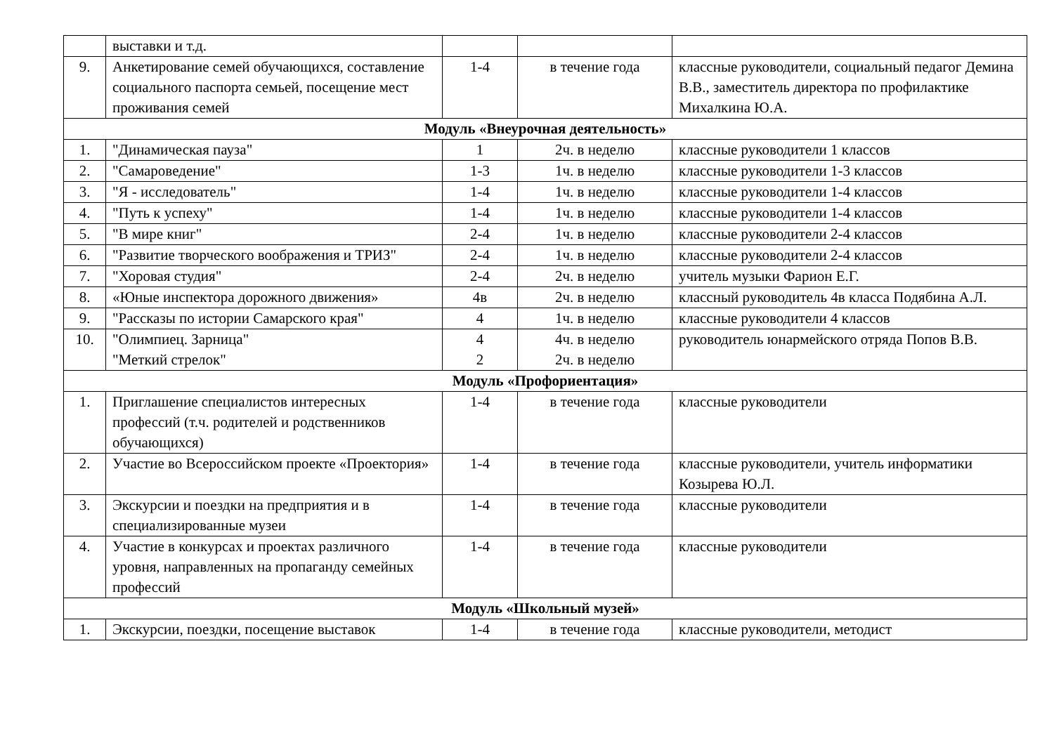| | выставки и т.д. | | | |
| 9. | Анкетирование семей обучающихся, составление социального паспорта семьей, посещение мест проживания семей | 1-4 | в течение года | классные руководители, социальный педагог Демина В.В., заместитель директора по профилактике Михалкина Ю.А. |
| Модуль «Внеурочная деятельность» | | | | |
| 1. | "Динамическая пауза" | 1 | 2ч. в неделю | классные руководители 1 классов |
| 2. | "Самароведение" | 1-3 | 1ч. в неделю | классные руководители 1-3 классов |
| 3. | "Я - исследователь" | 1-4 | 1ч. в неделю | классные руководители 1-4 классов |
| 4. | "Путь к успеху" | 1-4 | 1ч. в неделю | классные руководители 1-4 классов |
| 5. | "В мире книг" | 2-4 | 1ч. в неделю | классные руководители 2-4 классов |
| 6. | "Развитие творческого воображения и ТРИЗ" | 2-4 | 1ч. в неделю | классные руководители 2-4 классов |
| 7. | "Хоровая студия" | 2-4 | 2ч. в неделю | учитель музыки Фарион Е.Г. |
| 8. | «Юные инспектора дорожного движения» | 4в | 2ч. в неделю | классный руководитель 4в класса Подябина А.Л. |
| 9. | "Рассказы по истории Самарского края" | 4 | 1ч. в неделю | классные руководители 4 классов |
| 10. | "Олимпиец. Зарница" "Меткий стрелок" | 4 2 | 4ч. в неделю 2ч. в неделю | руководитель юнармейского отряда Попов В.В. |
| Модуль «Профориентация» | | | | |
| 1. | Приглашение специалистов интересных профессий (т.ч. родителей и родственников обучающихся) | 1-4 | в течение года | классные руководители |
| 2. | Участие во Всероссийском проекте «Проектория» | 1-4 | в течение года | классные руководители, учитель информатики Козырева Ю.Л. |
| 3. | Экскурсии и поездки на предприятия и в специализированные музеи | 1-4 | в течение года | классные руководители |
| 4. | Участие в конкурсах и проектах различного уровня, направленных на пропаганду семейных профессий | 1-4 | в течение года | классные руководители |
| Модуль «Школьный музей» | | | | |
| 1. | Экскурсии, поездки, посещение выставок | 1-4 | в течение года | классные руководители, методист |